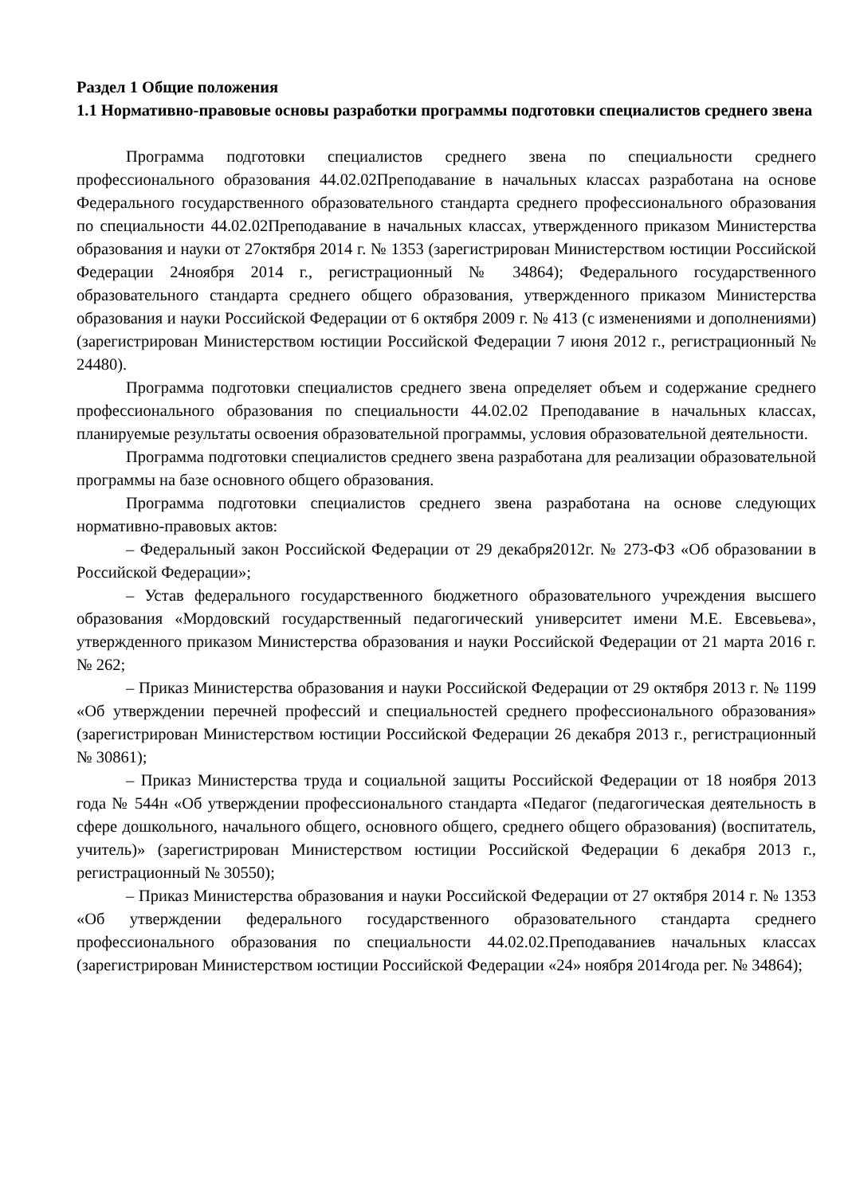Раздел 1 Общие положения
1.1 Нормативно-правовые основы разработки программы подготовки специалистов среднего звена
Программа подготовки специалистов среднего звена по специальности среднего профессионального образования 44.02.02Преподавание в начальных классах разработана на основе Федерального государственного образовательного стандарта среднего профессионального образования по специальности 44.02.02Преподавание в начальных классах, утвержденного приказом Министерства образования и науки от 27октября 2014 г. № 1353 (зарегистрирован Министерством юстиции Российской Федерации 24ноября 2014 г., регистрационный № 34864); Федерального государственного образовательного стандарта среднего общего образования, утвержденного приказом Министерства образования и науки Российской Федерации от 6 октября 2009 г. № 413 (с изменениями и дополнениями) (зарегистрирован Министерством юстиции Российской Федерации 7 июня 2012 г., регистрационный № 24480).
Программа подготовки специалистов среднего звена определяет объем и содержание среднего профессионального образования по специальности 44.02.02 Преподавание в начальных классах, планируемые результаты освоения образовательной программы, условия образовательной деятельности.
Программа подготовки специалистов среднего звена разработана для реализации образовательной программы на базе основного общего образования.
Программа подготовки специалистов среднего звена разработана на основе следующих нормативно-правовых актов:
– Федеральный закон Российской Федерации от 29 декабря2012г. № 273-ФЗ «Об образовании в Российской Федерации»;
– Устав федерального государственного бюджетного образовательного учреждения высшего образования «Мордовский государственный педагогический университет имени М.Е. Евсевьева», утвержденного приказом Министерства образования и науки Российской Федерации от 21 марта 2016 г. № 262;
– Приказ Министерства образования и науки Российской Федерации от 29 октября 2013 г. № 1199 «Об утверждении перечней профессий и специальностей среднего профессионального образования» (зарегистрирован Министерством юстиции Российской Федерации 26 декабря 2013 г., регистрационный № 30861);
– Приказ Министерства труда и социальной защиты Российской Федерации от 18 ноября 2013 года № 544н «Об утверждении профессионального стандарта «Педагог (педагогическая деятельность в сфере дошкольного, начального общего, основного общего, среднего общего образования) (воспитатель, учитель)» (зарегистрирован Министерством юстиции Российской Федерации 6 декабря 2013 г., регистрационный № 30550);
– Приказ Министерства образования и науки Российской Федерации от 27 октября 2014 г. № 1353 «Об утверждении федерального государственного образовательного стандарта среднего профессионального образования по специальности 44.02.02.Преподаваниев начальных классах (зарегистрирован Министерством юстиции Российской Федерации «24» ноября 2014года рег. № 34864);